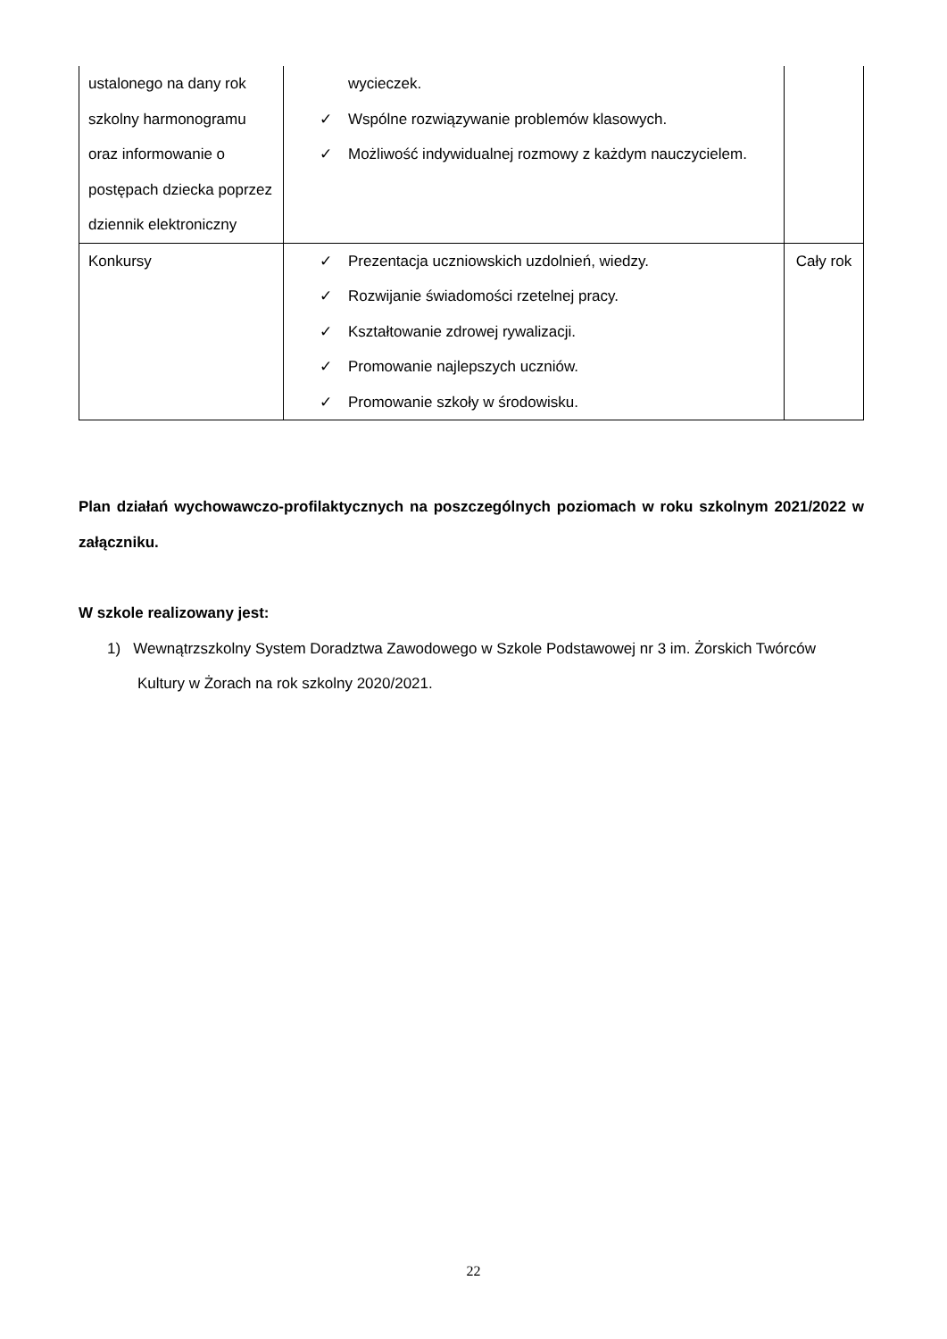| ustalonego na dany rok szkolny harmonogramu oraz informowanie o postępach dziecka poprzez dziennik elektroniczny | wycieczek. ✓ Wspólne rozwiązywanie problemów klasowych. ✓ Możliwość indywidualnej rozmowy z każdym nauczycielem. | |
| Konkursy | ✓ Prezentacja uczniowskich uzdolnień, wiedzy. ✓ Rozwijanie świadomości rzetelnej pracy. ✓ Kształtowanie zdrowej rywalizacji. ✓ Promowanie najlepszych uczniów. ✓ Promowanie szkoły w środowisku. | Cały rok |
Plan działań wychowawczo-profilaktycznych na poszczególnych poziomach w roku szkolnym 2021/2022 w załączniku.
W szkole realizowany jest:
1) Wewnątrzszkolny System Doradztwa Zawodowego w Szkole Podstawowej nr 3 im. Żorskich Twórców Kultury w Żorach na rok szkolny 2020/2021.
22